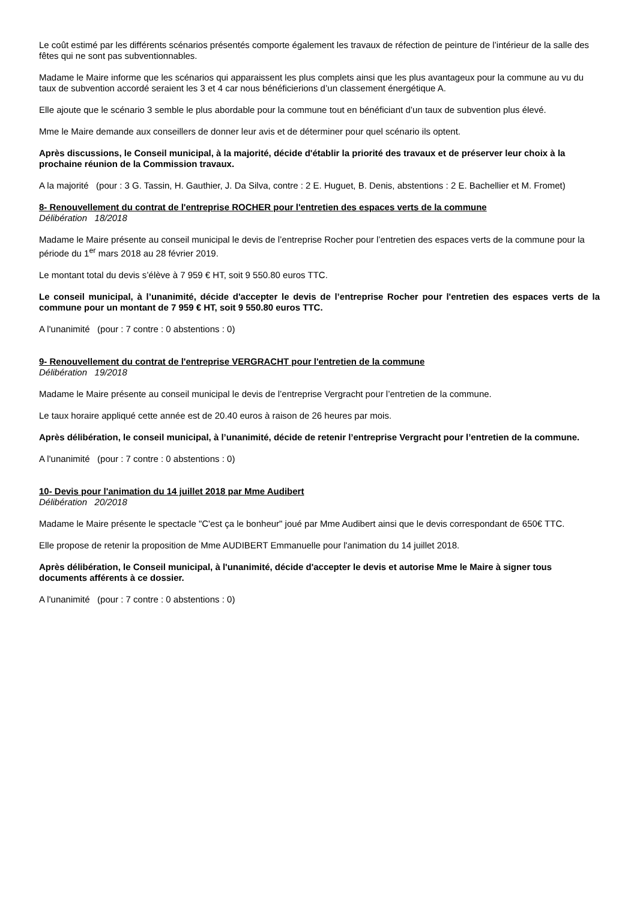Le coût estimé par les différents scénarios présentés comporte également les travaux de réfection de peinture de l’intérieur de la salle des fêtes qui ne sont pas subventionnables.
Madame le Maire informe que les scénarios qui apparaissent les plus complets ainsi que les plus avantageux pour la commune au vu du taux de subvention accordé seraient les 3 et 4 car nous bénéficierions d’un classement énergétique A.
Elle ajoute que le scénario 3 semble le plus abordable pour la commune tout en bénéficiant d’un taux de subvention plus élevé.
Mme le Maire demande aux conseillers de donner leur avis et de déterminer pour quel scénario ils optent.
Après discussions, le Conseil municipal, à la majorité, décide d'établir la priorité des travaux et de préserver leur choix à la prochaine réunion de la Commission travaux.
A la majorité (pour : 3 G. Tassin, H. Gauthier, J. Da Silva, contre : 2 E. Huguet, B. Denis, abstentions : 2 E. Bachellier et M. Fromet)
8- Renouvellement du contrat de l'entreprise ROCHER pour l'entretien des espaces verts de la commune
Délibération 18/2018
Madame le Maire présente au conseil municipal le devis de l’entreprise Rocher pour l’entretien des espaces verts de la commune pour la période du 1<sup>er</sup> mars 2018 au 28 février 2019.
Le montant total du devis s’élève à 7 959 € HT, soit 9 550.80 euros TTC.
Le conseil municipal, à l’unanimité, décide d'accepter le devis de l’entreprise Rocher pour l'entretien des espaces verts de la commune pour un montant de 7 959 € HT, soit 9 550.80 euros TTC.
A l'unanimité (pour : 7 contre : 0 abstentions : 0)
9- Renouvellement du contrat de l'entreprise VERGRACHT pour l'entretien de la commune
Délibération 19/2018
Madame le Maire présente au conseil municipal le devis de l’entreprise Vergracht pour l’entretien de la commune.
Le taux horaire appliqué cette année est de 20.40 euros à raison de 26 heures par mois.
Après délibération, le conseil municipal, à l’unanimité, décide de retenir l’entreprise Vergracht pour l’entretien de la commune.
A l'unanimité (pour : 7 contre : 0 abstentions : 0)
10- Devis pour l'animation du 14 juillet 2018 par Mme Audibert
Délibération 20/2018
Madame le Maire présente le spectacle "C'est ça le bonheur" joué par Mme Audibert ainsi que le devis correspondant de 650€ TTC.
Elle propose de retenir la proposition de Mme AUDIBERT Emmanuelle pour l'animation du 14 juillet 2018.
Après délibération, le Conseil municipal, à l'unanimité, décide d'accepter le devis et autorise Mme le Maire à signer tous documents afférents à ce dossier.
A l'unanimité (pour : 7 contre : 0 abstentions : 0)